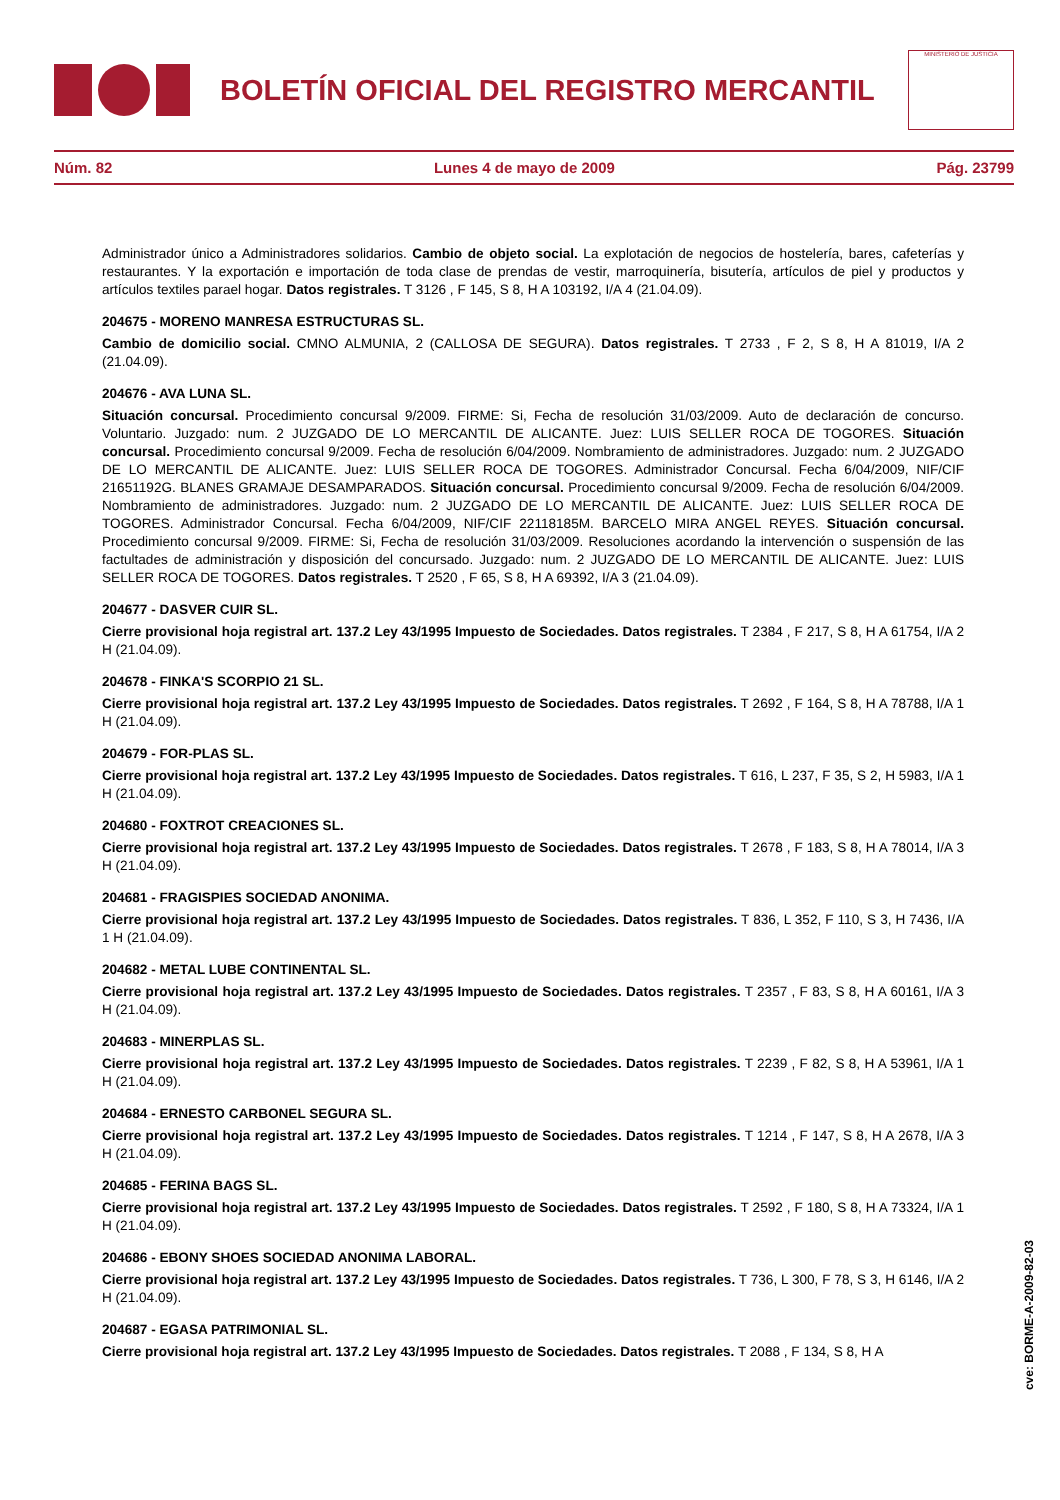BOLETÍN OFICIAL DEL REGISTRO MERCANTIL
MINISTERIO DE JUSTICIA
Núm. 82 Lunes 4 de mayo de 2009 Pág. 23799
Administrador único a Administradores solidarios. Cambio de objeto social. La explotación de negocios de hostelería, bares, cafeterías y restaurantes. Y la exportación e importación de toda clase de prendas de vestir, marroquinería, bisutería, artículos de piel y productos y artículos textiles parael hogar. Datos registrales. T 3126 , F 145, S 8, H A 103192, I/A 4 (21.04.09).
204675 - MORENO MANRESA ESTRUCTURAS SL.
Cambio de domicilio social. CMNO ALMUNIA, 2 (CALLOSA DE SEGURA). Datos registrales. T 2733 , F 2, S 8, H A 81019, I/A 2 (21.04.09).
204676 - AVA LUNA SL.
Situación concursal. Procedimiento concursal 9/2009. FIRME: Si, Fecha de resolución 31/03/2009. Auto de declaración de concurso. Voluntario. Juzgado: num. 2 JUZGADO DE LO MERCANTIL DE ALICANTE. Juez: LUIS SELLER ROCA DE TOGORES. Situación concursal. Procedimiento concursal 9/2009. Fecha de resolución 6/04/2009. Nombramiento de administradores. Juzgado: num. 2 JUZGADO DE LO MERCANTIL DE ALICANTE. Juez: LUIS SELLER ROCA DE TOGORES. Administrador Concursal. Fecha 6/04/2009, NIF/CIF 21651192G. BLANES GRAMAJE DESAMPARADOS. Situación concursal. Procedimiento concursal 9/2009. Fecha de resolución 6/04/2009. Nombramiento de administradores. Juzgado: num. 2 JUZGADO DE LO MERCANTIL DE ALICANTE. Juez: LUIS SELLER ROCA DE TOGORES. Administrador Concursal. Fecha 6/04/2009, NIF/CIF 22118185M. BARCELO MIRA ANGEL REYES. Situación concursal. Procedimiento concursal 9/2009. FIRME: Si, Fecha de resolución 31/03/2009. Resoluciones acordando la intervención o suspensión de las factultades de administración y disposición del concursado. Juzgado: num. 2 JUZGADO DE LO MERCANTIL DE ALICANTE. Juez: LUIS SELLER ROCA DE TOGORES. Datos registrales. T 2520 , F 65, S 8, H A 69392, I/A 3 (21.04.09).
204677 - DASVER CUIR SL.
Cierre provisional hoja registral art. 137.2 Ley 43/1995 Impuesto de Sociedades. Datos registrales. T 2384 , F 217, S 8, H A 61754, I/A 2 H (21.04.09).
204678 - FINKA'S SCORPIO 21 SL.
Cierre provisional hoja registral art. 137.2 Ley 43/1995 Impuesto de Sociedades. Datos registrales. T 2692 , F 164, S 8, H A 78788, I/A 1 H (21.04.09).
204679 - FOR-PLAS SL.
Cierre provisional hoja registral art. 137.2 Ley 43/1995 Impuesto de Sociedades. Datos registrales. T 616, L 237, F 35, S 2, H 5983, I/A 1 H (21.04.09).
204680 - FOXTROT CREACIONES SL.
Cierre provisional hoja registral art. 137.2 Ley 43/1995 Impuesto de Sociedades. Datos registrales. T 2678 , F 183, S 8, H A 78014, I/A 3 H (21.04.09).
204681 - FRAGISPIES SOCIEDAD ANONIMA.
Cierre provisional hoja registral art. 137.2 Ley 43/1995 Impuesto de Sociedades. Datos registrales. T 836, L 352, F 110, S 3, H 7436, I/A 1 H (21.04.09).
204682 - METAL LUBE CONTINENTAL SL.
Cierre provisional hoja registral art. 137.2 Ley 43/1995 Impuesto de Sociedades. Datos registrales. T 2357 , F 83, S 8, H A 60161, I/A 3 H (21.04.09).
204683 - MINERPLAS SL.
Cierre provisional hoja registral art. 137.2 Ley 43/1995 Impuesto de Sociedades. Datos registrales. T 2239 , F 82, S 8, H A 53961, I/A 1 H (21.04.09).
204684 - ERNESTO CARBONEL SEGURA SL.
Cierre provisional hoja registral art. 137.2 Ley 43/1995 Impuesto de Sociedades. Datos registrales. T 1214 , F 147, S 8, H A 2678, I/A 3 H (21.04.09).
204685 - FERINA BAGS SL.
Cierre provisional hoja registral art. 137.2 Ley 43/1995 Impuesto de Sociedades. Datos registrales. T 2592 , F 180, S 8, H A 73324, I/A 1 H (21.04.09).
204686 - EBONY SHOES SOCIEDAD ANONIMA LABORAL.
Cierre provisional hoja registral art. 137.2 Ley 43/1995 Impuesto de Sociedades. Datos registrales. T 736, L 300, F 78, S 3, H 6146, I/A 2 H (21.04.09).
204687 - EGASA PATRIMONIAL SL.
Cierre provisional hoja registral art. 137.2 Ley 43/1995 Impuesto de Sociedades. Datos registrales. T 2088 , F 134, S 8, H A
cve: BORME-A-2009-82-03